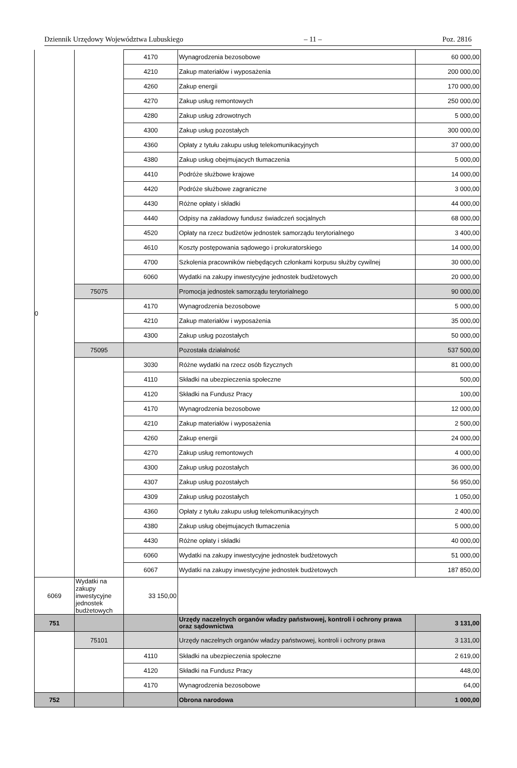Dziennik Urzędowy Województwa Lubuskiego – 11 – Poz. 2816
| 0 | | 4170 | Wynagrodzenia bezosobowe | 60 000,00 |
| | | 4210 | Zakup materiałów i wyposażenia | 200 000,00 |
| | | 4260 | Zakup energii | 170 000,00 |
| | | 4270 | Zakup usług remontowych | 250 000,00 |
| | | 4280 | Zakup usług zdrowotnych | 5 000,00 |
| | | 4300 | Zakup usług pozostałych | 300 000,00 |
| | | 4360 | Opłaty z tytułu zakupu usług telekomunikacyjnych | 37 000,00 |
| | | 4380 | Zakup usług obejmujacych tłumaczenia | 5 000,00 |
| | | 4410 | Podróże służbowe krajowe | 14 000,00 |
| | | 4420 | Podróże służbowe zagraniczne | 3 000,00 |
| | | 4430 | Różne opłaty i składki | 44 000,00 |
| | | 4440 | Odpisy na zakładowy fundusz świadczeń socjalnych | 68 000,00 |
| | | 4520 | Opłaty na rzecz budżetów jednostek samorządu terytorialnego | 3 400,00 |
| | | 4610 | Koszty postępowania sądowego i prokuratorskiego | 14 000,00 |
| | | 4700 | Szkolenia pracowników niebędących członkami korpusu służby cywilnej | 30 000,00 |
| | | 6060 | Wydatki na zakupy inwestycyjne jednostek budżetowych | 20 000,00 |
| | 75075 | | Promocja jednostek samorządu terytorialnego | 90 000,00 |
| | | 4170 | Wynagrodzenia bezosobowe | 5 000,00 |
| | | 4210 | Zakup materiałów i wyposażenia | 35 000,00 |
| | | 4300 | Zakup usług pozostałych | 50 000,00 |
| | 75095 | | Pozostała działalność | 537 500,00 |
| | | 3030 | Różne wydatki na rzecz osób fizycznych | 81 000,00 |
| | | 4110 | Składki na ubezpieczenia społeczne | 500,00 |
| | | 4120 | Składki na Fundusz Pracy | 100,00 |
| | | 4170 | Wynagrodzenia bezosobowe | 12 000,00 |
| | | 4210 | Zakup materiałów i wyposażenia | 2 500,00 |
| | | 4260 | Zakup energii | 24 000,00 |
| | | 4270 | Zakup usług remontowych | 4 000,00 |
| | | 4300 | Zakup usług pozostałych | 36 000,00 |
| | | 4307 | Zakup usług pozostałych | 56 950,00 |
| | | 4309 | Zakup usług pozostałych | 1 050,00 |
| | | 4360 | Opłaty z tytułu zakupu usług telekomunikacyjnych | 2 400,00 |
| | | 4380 | Zakup usług obejmujacych tłumaczenia | 5 000,00 |
| | | 4430 | Różne opłaty i składki | 40 000,00 |
| | | 6060 | Wydatki na zakupy inwestycyjne jednostek budżetowych | 51 000,00 |
| | | 6067 | Wydatki na zakupy inwestycyjne jednostek budżetowych | 187 850,00 |
| 6069 | Wydatki na zakupy inwestycyjne jednostek budżetowych | 33 150,00 | | |
| 751 | | | Urzędy naczelnych organów władzy państwowej, kontroli i ochrony prawa oraz sądownictwa | 3 131,00 |
| | 75101 | | Urzędy naczelnych organów władzy państwowej, kontroli i ochrony prawa | 3 131,00 |
| | | 4110 | Składki na ubezpieczenia społeczne | 2 619,00 |
| | | 4120 | Składki na Fundusz Pracy | 448,00 |
| | | 4170 | Wynagrodzenia bezosobowe | 64,00 |
| 752 | | | Obrona narodowa | 1 000,00 |